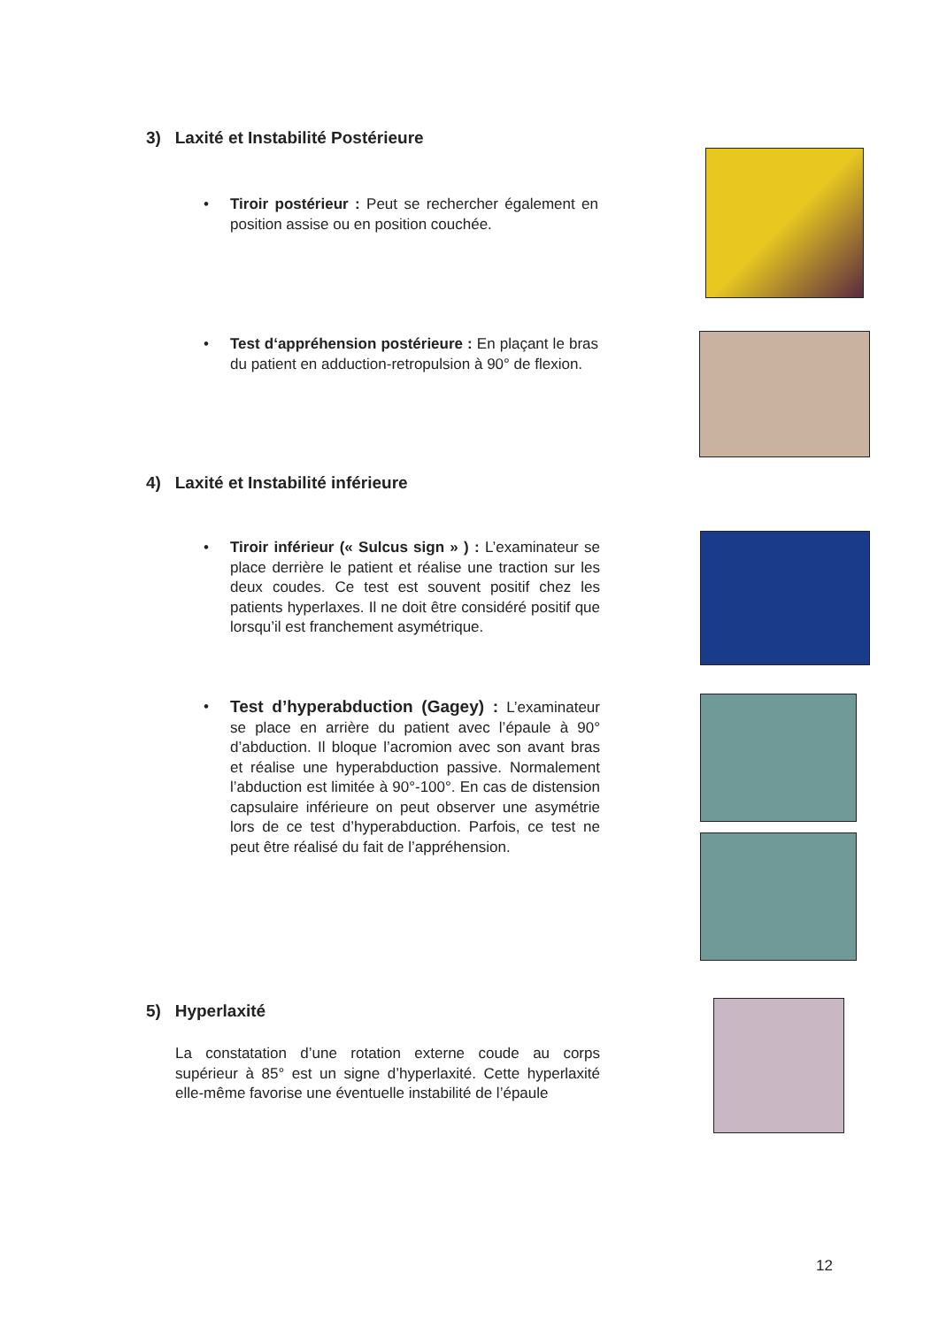3) Laxité et Instabilité Postérieure
•
Tiroir postérieur : Peut se rechercher également en position assise ou en position couchée.
•
Test d‘appréhension postérieure : En plaçant le bras du patient en adduction-retropulsion à 90° de flexion.
4) Laxité et Instabilité inférieure
•
Tiroir inférieur (« Sulcus sign » ) : L’examinateur se place derrière le patient et réalise une traction sur les deux coudes. Ce test est souvent positif chez les patients hyperlaxes. Il ne doit être considéré positif que lorsqu’il est franchement asymétrique.
•
Test d’hyperabduction (Gagey) : L’examinateur se place en arrière du patient avec l’épaule à 90° d’abduction. Il bloque l’acromion avec son avant bras et réalise une hyperabduction passive. Normalement l’abduction est limitée à 90°-100°. En cas de distension capsulaire inférieure on peut observer une asymétrie lors de ce test d’hyperabduction. Parfois, ce test ne peut être réalisé du fait de l’appréhension.
5) Hyperlaxité
La constatation d’une rotation externe coude au corps supérieur à 85° est un signe d’hyperlaxité. Cette hyperlaxité elle-même favorise une éventuelle instabilité de l’épaule
12